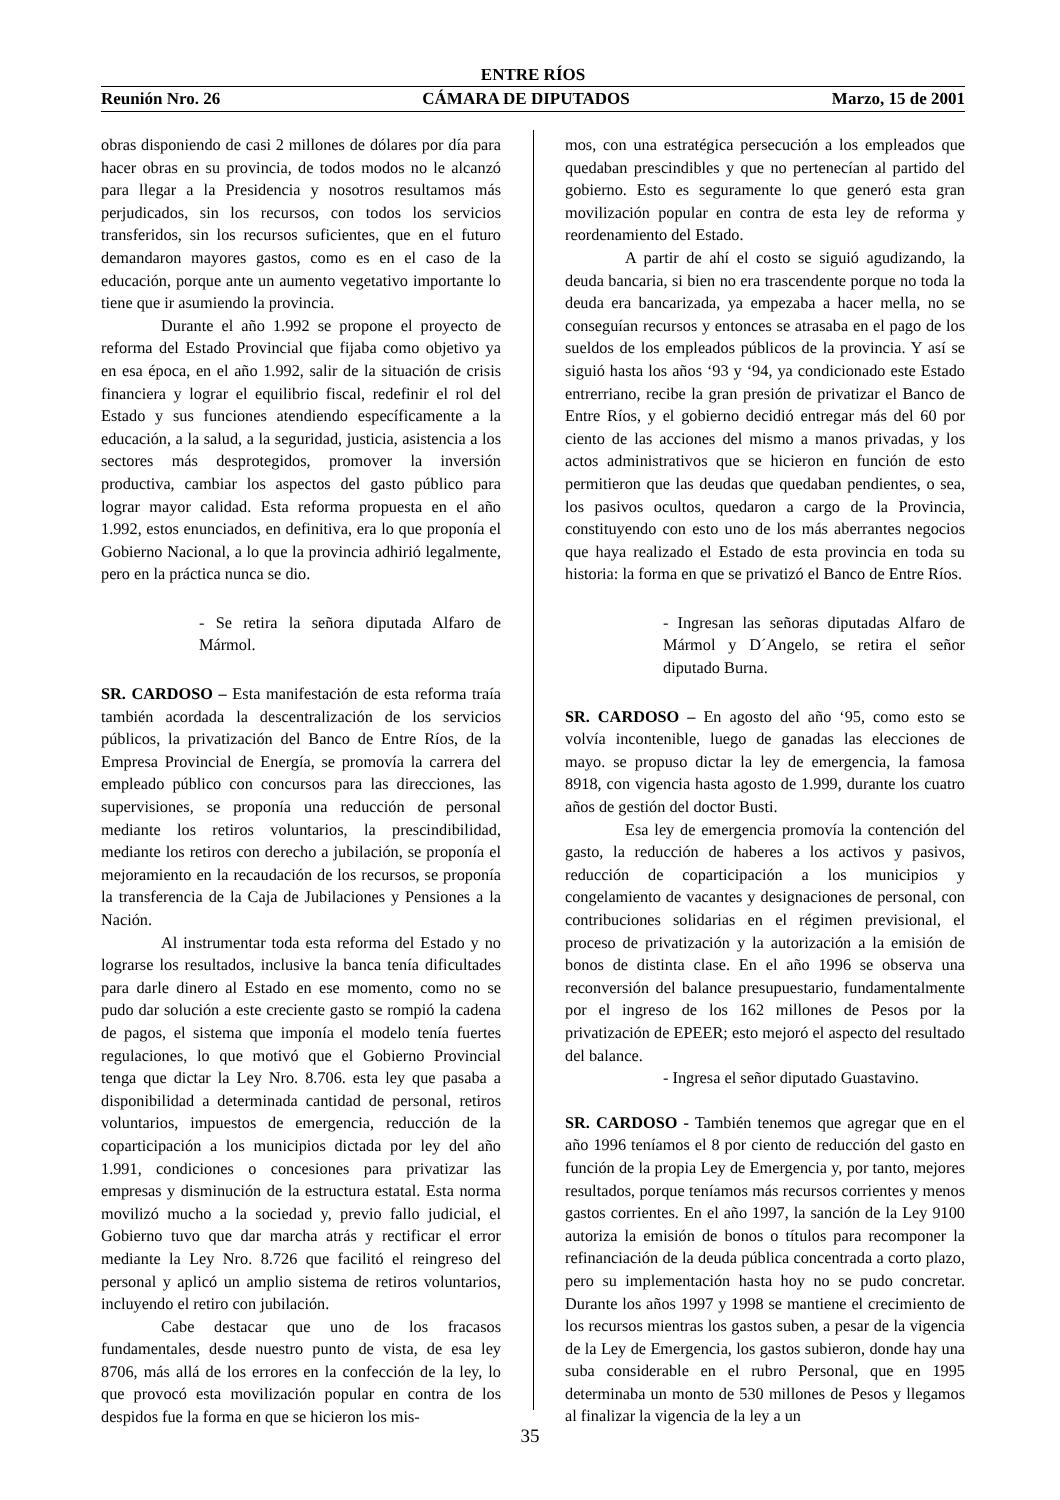ENTRE RÍOS
Reunión Nro. 26 CÁMARA DE DIPUTADOS Marzo, 15 de 2001
obras disponiendo de casi 2 millones de dólares por día para hacer obras en su provincia, de todos modos no le alcanzó para llegar a la Presidencia y nosotros resultamos más perjudicados, sin los recursos, con todos los servicios transferidos, sin los recursos suficientes, que en el futuro demandaron mayores gastos, como es en el caso de la educación, porque ante un aumento vegetativo importante lo tiene que ir asumiendo la provincia.
Durante el año 1.992 se propone el proyecto de reforma del Estado Provincial que fijaba como objetivo ya en esa época, en el año 1.992, salir de la situación de crisis financiera y lograr el equilibrio fiscal, redefinir el rol del Estado y sus funciones atendiendo específicamente a la educación, a la salud, a la seguridad, justicia, asistencia a los sectores más desprotegidos, promover la inversión productiva, cambiar los aspectos del gasto público para lograr mayor calidad. Esta reforma propuesta en el año 1.992, estos enunciados, en definitiva, era lo que proponía el Gobierno Nacional, a lo que la provincia adhirió legalmente, pero en la práctica nunca se dio.
- Se retira la señora diputada Alfaro de Mármol.
SR. CARDOSO – Esta manifestación de esta reforma traía también acordada la descentralización de los servicios públicos, la privatización del Banco de Entre Ríos, de la Empresa Provincial de Energía, se promovía la carrera del empleado público con concursos para las direcciones, las supervisiones, se proponía una reducción de personal mediante los retiros voluntarios, la prescindibilidad, mediante los retiros con derecho a jubilación, se proponía el mejoramiento en la recaudación de los recursos, se proponía la transferencia de la Caja de Jubilaciones y Pensiones a la Nación.
Al instrumentar toda esta reforma del Estado y no lograrse los resultados, inclusive la banca tenía dificultades para darle dinero al Estado en ese momento, como no se pudo dar solución a este creciente gasto se rompió la cadena de pagos, el sistema que imponía el modelo tenía fuertes regulaciones, lo que motivó que el Gobierno Provincial tenga que dictar la Ley Nro. 8.706. esta ley que pasaba a disponibilidad a determinada cantidad de personal, retiros voluntarios, impuestos de emergencia, reducción de la coparticipación a los municipios dictada por ley del año 1.991, condiciones o concesiones para privatizar las empresas y disminución de la estructura estatal. Esta norma movilizó mucho a la sociedad y, previo fallo judicial, el Gobierno tuvo que dar marcha atrás y rectificar el error mediante la Ley Nro. 8.726 que facilitó el reingreso del personal y aplicó un amplio sistema de retiros voluntarios, incluyendo el retiro con jubilación.
Cabe destacar que uno de los fracasos fundamentales, desde nuestro punto de vista, de esa ley 8706, más allá de los errores en la confección de la ley, lo que provocó esta movilización popular en contra de los despidos fue la forma en que se hicieron los mis-
mos, con una estratégica persecución a los empleados que quedaban prescindibles y que no pertenecían al partido del gobierno. Esto es seguramente lo que generó esta gran movilización popular en contra de esta ley de reforma y reordenamiento del Estado.
A partir de ahí el costo se siguió agudizando, la deuda bancaria, si bien no era trascendente porque no toda la deuda era bancarizada, ya empezaba a hacer mella, no se conseguían recursos y entonces se atrasaba en el pago de los sueldos de los empleados públicos de la provincia. Y así se siguió hasta los años ‘93 y ‘94, ya condicionado este Estado entrerriano, recibe la gran presión de privatizar el Banco de Entre Ríos, y el gobierno decidió entregar más del 60 por ciento de las acciones del mismo a manos privadas, y los actos administrativos que se hicieron en función de esto permitieron que las deudas que quedaban pendientes, o sea, los pasivos ocultos, quedaron a cargo de la Provincia, constituyendo con esto uno de los más aberrantes negocios que haya realizado el Estado de esta provincia en toda su historia: la forma en que se privatizó el Banco de Entre Ríos.
- Ingresan las señoras diputadas Alfaro de Mármol y D´Angelo, se retira el señor diputado Burna.
SR. CARDOSO – En agosto del año ‘95, como esto se volvía incontenible, luego de ganadas las elecciones de mayo. se propuso dictar la ley de emergencia, la famosa 8918, con vigencia hasta agosto de 1.999, durante los cuatro años de gestión del doctor Busti.
Esa ley de emergencia promovía la contención del gasto, la reducción de haberes a los activos y pasivos, reducción de coparticipación a los municipios y congelamiento de vacantes y designaciones de personal, con contribuciones solidarias en el régimen previsional, el proceso de privatización y la autorización a la emisión de bonos de distinta clase. En el año 1996 se observa una reconversión del balance presupuestario, fundamentalmente por el ingreso de los 162 millones de Pesos por la privatización de EPEER; esto mejoró el aspecto del resultado del balance.
- Ingresa el señor diputado Guastavino.
SR. CARDOSO - También tenemos que agregar que en el año 1996 teníamos el 8 por ciento de reducción del gasto en función de la propia Ley de Emergencia y, por tanto, mejores resultados, porque teníamos más recursos corrientes y menos gastos corrientes. En el año 1997, la sanción de la Ley 9100 autoriza la emisión de bonos o títulos para recomponer la refinanciación de la deuda pública concentrada a corto plazo, pero su implementación hasta hoy no se pudo concretar. Durante los años 1997 y 1998 se mantiene el crecimiento de los recursos mientras los gastos suben, a pesar de la vigencia de la Ley de Emergencia, los gastos subieron, donde hay una suba considerable en el rubro Personal, que en 1995 determinaba un monto de 530 millones de Pesos y llegamos al finalizar la vigencia de la ley a un
35